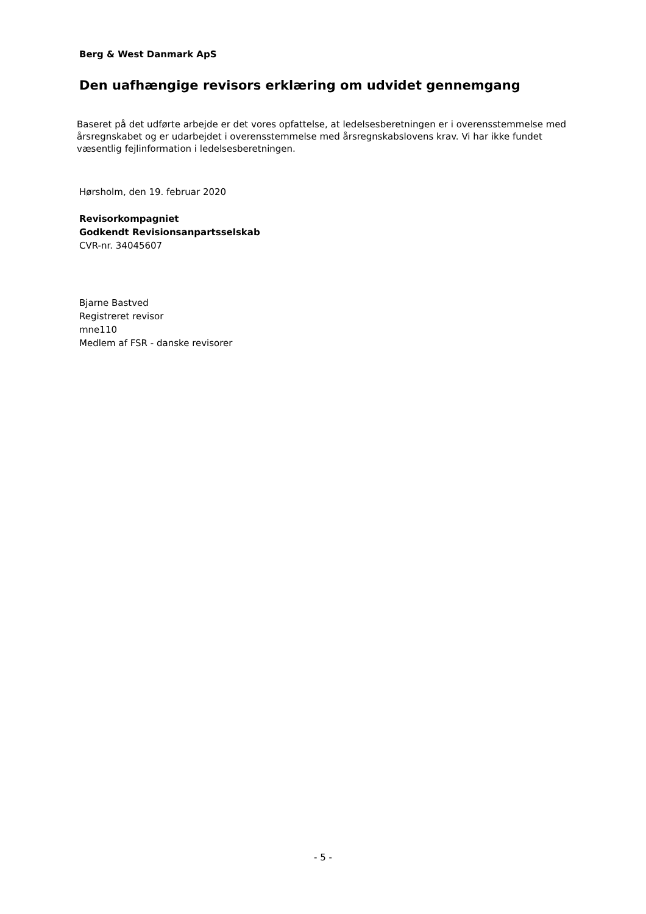Berg & West Danmark ApS
Den uafhængige revisors erklæring om udvidet gennemgang
Baseret på det udførte arbejde er det vores opfattelse, at ledelsesberetningen er i overensstemmelse med årsregnskabet og er udarbejdet i overensstemmelse med årsregnskabslovens krav. Vi har ikke fundet væsentlig fejlinformation i ledelsesberetningen.
Hørsholm, den 19. februar 2020
Revisorkompagniet
Godkendt Revisionsanpartsselskab
CVR-nr. 34045607
Bjarne Bastved
Registreret revisor
mne110
Medlem af FSR - danske revisorer
- 5 -